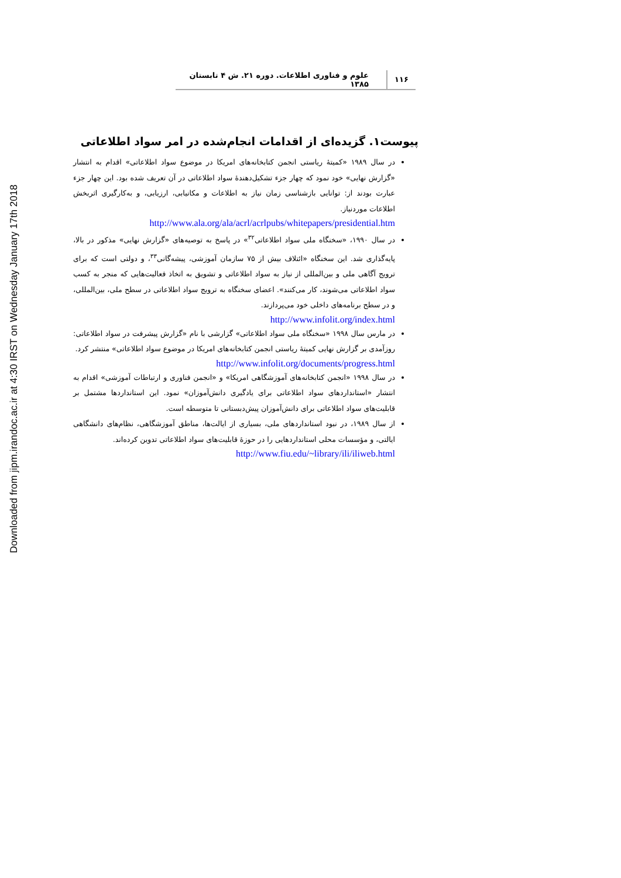Downloaded from jipm.irandoc.ac.ir at 4:30 IRST on Wednesday January 17th 2018
۱۱۶ علوم و فناوری اطلاعات. دوره ۲۱. ش ۴ تابستان ۱۳۸۵
پیوست۱. گزیده‌ای از اقدامات انجام‌شده در امر سواد اطلاعاتی
در سال ۱۹۸۹ «کمیتهٔ ریاستی انجمن کتابخانه‌های امریکا در موضوع سواد اطلاعاتی» اقدام به انتشار «گزارش نهایی» خود نمود که چهار جزء تشکیل‌دهندهٔ سواد اطلاعاتی در آن تعریف شده بود. این چهار جزء عبارت بودند از: توانایی بازشناسی زمان نیاز به اطلاعات و مکانیابی، ارزیابی، و به‌کارگیری اثربخش اطلاعات موردنیاز.
http://www.ala.org/ala/acrl/acrlpubs/whitepapers/presidential.htm
در سال ۱۹۹۰، «سخنگاه ملی سواد اطلاعاتی<sup>۳۲</sup>» در پاسخ به توصیه‌های «گزارش نهایی» مذکور در بالا، پایه‌گذاری شد. این سخنگاه «ائتلاف بیش از ۷۵ سازمان آموزشی، پیشه‌گانی<sup>۳۳</sup>، و دولتی است که برای ترویج آگاهی ملی و بین‌المللی از نیاز به سواد اطلاعاتی و تشویق به اتخاذ فعالیت‌هایی که منجر به کسب سواد اطلاعاتی می‌شوند، کار می‌کنند». اعضای سخنگاه به ترویج سواد اطلاعاتی در سطح ملی، بین‌المللی، و در سطح برنامه‌های داخلی خود می‌پردازند.
http://www.infolit.org/index.html
در مارس سال ۱۹۹۸ «سخنگاه ملی سواد اطلاعاتی» گزارشی با نام «گزارش پیشرفت در سواد اطلاعاتی: روزآمدی بر گزارش نهایی کمیتهٔ ریاستی انجمن کتابخانه‌های امریکا در موضوع سواد اطلاعاتی» منتشر کرد.
http://www.infolit.org/documents/progress.html
در سال ۱۹۹۸ «انجمن کتابخانه‌های آموزشگاهی امریکا» و «انجمن فناوری و ارتباطات آموزشی» اقدام به انتشار «استانداردهای سواد اطلاعاتی برای یادگیری دانش‌آموزان» نمود. این استانداردها مشتمل بر قابلیت‌های سواد اطلاعاتی برای دانش‌آموزان پیش‌دبستانی تا متوسطه است.
از سال ۱۹۸۹، در نبود استانداردهای ملی، بسیاری از ایالت‌ها، مناطق آموزشگاهی، نظام‌های دانشگاهی ایالتی، و مؤسسات محلی استانداردهایی را در حوزهٔ قابلیت‌های سواد اطلاعاتی تدوین کرده‌اند.
http://www.fiu.edu/~library/ili/iliweb.html